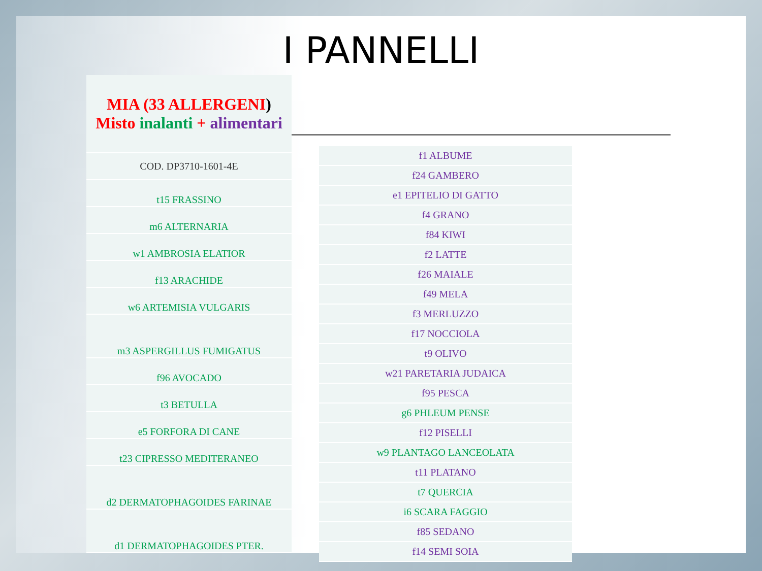I PANNELLI
| MIA (33 ALLERGENI ) Misto inalanti + alimentari |
| COD. DP3710-1601-4E |
| t15 FRASSINO |
| m6 ALTERNARIA |
| w1 AMBROSIA ELATIOR |
| f13 ARACHIDE |
| w6 ARTEMISIA VULGARIS |
| m3 ASPERGILLUS FUMIGATUS |
| f96 AVOCADO |
| t3 BETULLA |
| e5 FORFORA DI CANE |
| t23 CIPRESSO MEDITERANEO |
| d2 DERMATOPHAGOIDES FARINAE |
| d1 DERMATOPHAGOIDES PTER. |
| f1 ALBUME |
| f24 GAMBERO |
| e1 EPITELIO DI GATTO |
| f4 GRANO |
| f84 KIWI |
| f2 LATTE |
| f26 MAIALE |
| f49 MELA |
| f3 MERLUZZO |
| f17 NOCCIOLA |
| t9 OLIVO |
| w21 PARETARIA JUDAICA |
| f95 PESCA |
| g6 PHLEUM PENSE |
| f12 PISELLI |
| w9 PLANTAGO LANCEOLATA |
| t11 PLATANO |
| t7 QUERCIA |
| i6 SCARA FAGGIO |
| f85 SEDANO |
| f14 SEMI SOIA |